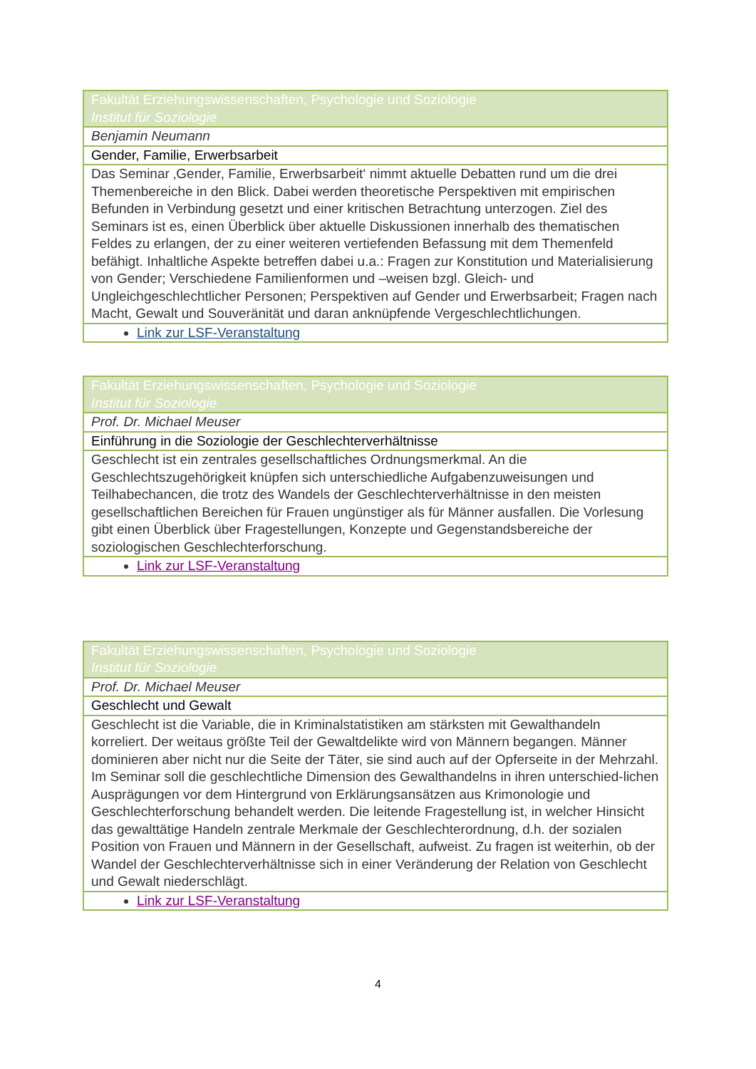| Fakultät Erziehungswissenschaften, Psychologie und Soziologie Institut für Soziologie |
| Benjamin Neumann |
| Gender, Familie, Erwerbsarbeit |
| Das Seminar ‚Gender, Familie, Erwerbsarbeit‘ nimmt aktuelle Debatten rund um die drei Themenbereiche in den Blick. Dabei werden theoretische Perspektiven mit empirischen Befunden in Verbindung gesetzt und einer kritischen Betrachtung unterzogen. Ziel des Seminars ist es, einen Überblick über aktuelle Diskussionen innerhalb des thematischen Feldes zu erlangen, der zu einer weiteren vertiefenden Befassung mit dem Themenfeld befähigt. Inhaltliche Aspekte betreffen dabei u.a.: Fragen zur Konstitution und Materialisierung von Gender; Verschiedene Familienformen und –weisen bzgl. Gleich- und Ungleichgeschlechtlicher Personen; Perspektiven auf Gender und Erwerbsarbeit; Fragen nach Macht, Gewalt und Souveränität und daran anknüpfende Vergeschlechtlichungen. |
| Link zur LSF-Veranstaltung |
| Fakultät Erziehungswissenschaften, Psychologie und Soziologie Institut für Soziologie |
| Prof. Dr. Michael Meuser |
| Einführung in die Soziologie der Geschlechterverhältnisse |
| Geschlecht ist ein zentrales gesellschaftliches Ordnungsmerkmal. An die Geschlechtszugehörigkeit knüpfen sich unterschiedliche Aufgabenzuweisungen und Teilhabechancen, die trotz des Wandels der Geschlechterverhältnisse in den meisten gesellschaftlichen Bereichen für Frauen ungünstiger als für Männer ausfallen. Die Vorlesung gibt einen Überblick über Fragestellungen, Konzepte und Gegenstandsbereiche der soziologischen Geschlechterforschung. |
| Link zur LSF-Veranstaltung |
| Fakultät Erziehungswissenschaften, Psychologie und Soziologie Institut für Soziologie |
| Prof. Dr. Michael Meuser |
| Geschlecht und Gewalt |
| Geschlecht ist die Variable, die in Kriminalstatistiken am stärksten mit Gewalthandeln korreliert. Der weitaus größte Teil der Gewaltdelikte wird von Männern begangen. Männer dominieren aber nicht nur die Seite der Täter, sie sind auch auf der Opferseite in der Mehrzahl. Im Seminar soll die geschlechtliche Dimension des Gewalthandelns in ihren unterschied-lichen Ausprägungen vor dem Hintergrund von Erklärungsansätzen aus Krimonologie und Geschlechterforschung behandelt werden. Die leitende Fragestellung ist, in welcher Hinsicht das gewalttätige Handeln zentrale Merkmale der Geschlechterordnung, d.h. der sozialen Position von Frauen und Männern in der Gesellschaft, aufweist. Zu fragen ist weiterhin, ob der Wandel der Geschlechterverhältnisse sich in einer Veränderung der Relation von Geschlecht und Gewalt niederschlägt. |
| Link zur LSF-Veranstaltung |
4